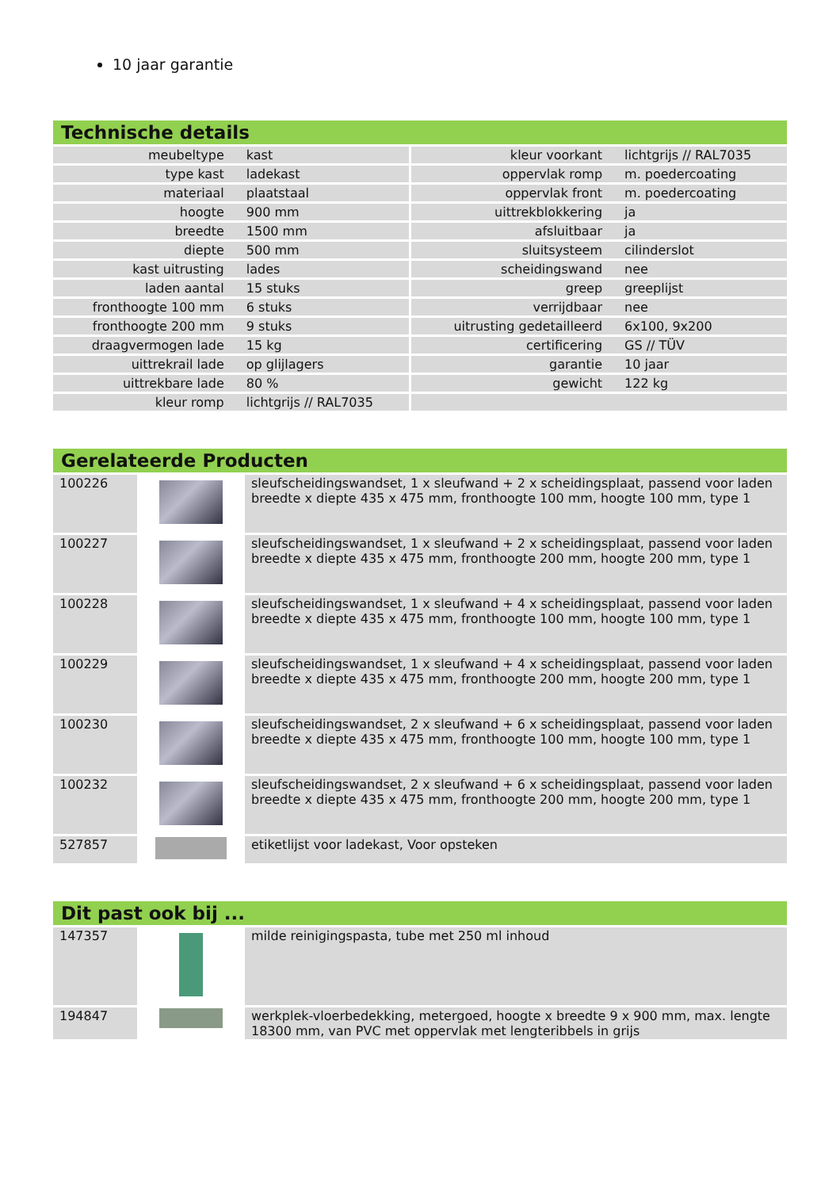10 jaar garantie
Technische details
| meubeltype | kast | kleur voorkant | lichtgrijs // RAL7035 |
| type kast | ladekast | oppervlak romp | m. poedercoating |
| materiaal | plaatstaal | oppervlak front | m. poedercoating |
| hoogte | 900 mm | uittrekblokkering | ja |
| breedte | 1500 mm | afsluitbaar | ja |
| diepte | 500 mm | sluitsysteem | cilinderslot |
| kast uitrusting | lades | scheidingswand | nee |
| laden aantal | 15 stuks | greep | greeplijst |
| fronthoogte 100 mm | 6 stuks | verrijdbaar | nee |
| fronthoogte 200 mm | 9 stuks | uitrusting gedetailleerd | 6x100, 9x200 |
| draagvermogen lade | 15 kg | certificering | GS // TÜV |
| uittrekrail lade | op glijlagers | garantie | 10 jaar |
| uittrekbare lade | 80 % | gewicht | 122 kg |
| kleur romp | lichtgrijs // RAL7035 | | |
Gerelateerde Producten
| 100226 | | sleufscheidingswandset, 1 x sleufwand + 2 x scheidingsplaat, passend voor laden breedte x diepte 435 x 475 mm, fronthoogte 100 mm, hoogte 100 mm, type 1 |
| 100227 | | sleufscheidingswandset, 1 x sleufwand + 2 x scheidingsplaat, passend voor laden breedte x diepte 435 x 475 mm, fronthoogte 200 mm, hoogte 200 mm, type 1 |
| 100228 | | sleufscheidingswandset, 1 x sleufwand + 4 x scheidingsplaat, passend voor laden breedte x diepte 435 x 475 mm, fronthoogte 100 mm, hoogte 100 mm, type 1 |
| 100229 | | sleufscheidingswandset, 1 x sleufwand + 4 x scheidingsplaat, passend voor laden breedte x diepte 435 x 475 mm, fronthoogte 200 mm, hoogte 200 mm, type 1 |
| 100230 | | sleufscheidingswandset, 2 x sleufwand + 6 x scheidingsplaat, passend voor laden breedte x diepte 435 x 475 mm, fronthoogte 100 mm, hoogte 100 mm, type 1 |
| 100232 | | sleufscheidingswandset, 2 x sleufwand + 6 x scheidingsplaat, passend voor laden breedte x diepte 435 x 475 mm, fronthoogte 200 mm, hoogte 200 mm, type 1 |
| 527857 | | etiketlijst voor ladekast, Voor opsteken |
Dit past ook bij ...
| 147357 | | milde reinigingspasta, tube met 250 ml inhoud |
| 194847 | | werkplek-vloerbedekking, metergoed, hoogte x breedte 9 x 900 mm, max. lengte 18300 mm, van PVC met oppervlak met lengteribbels in grijs |